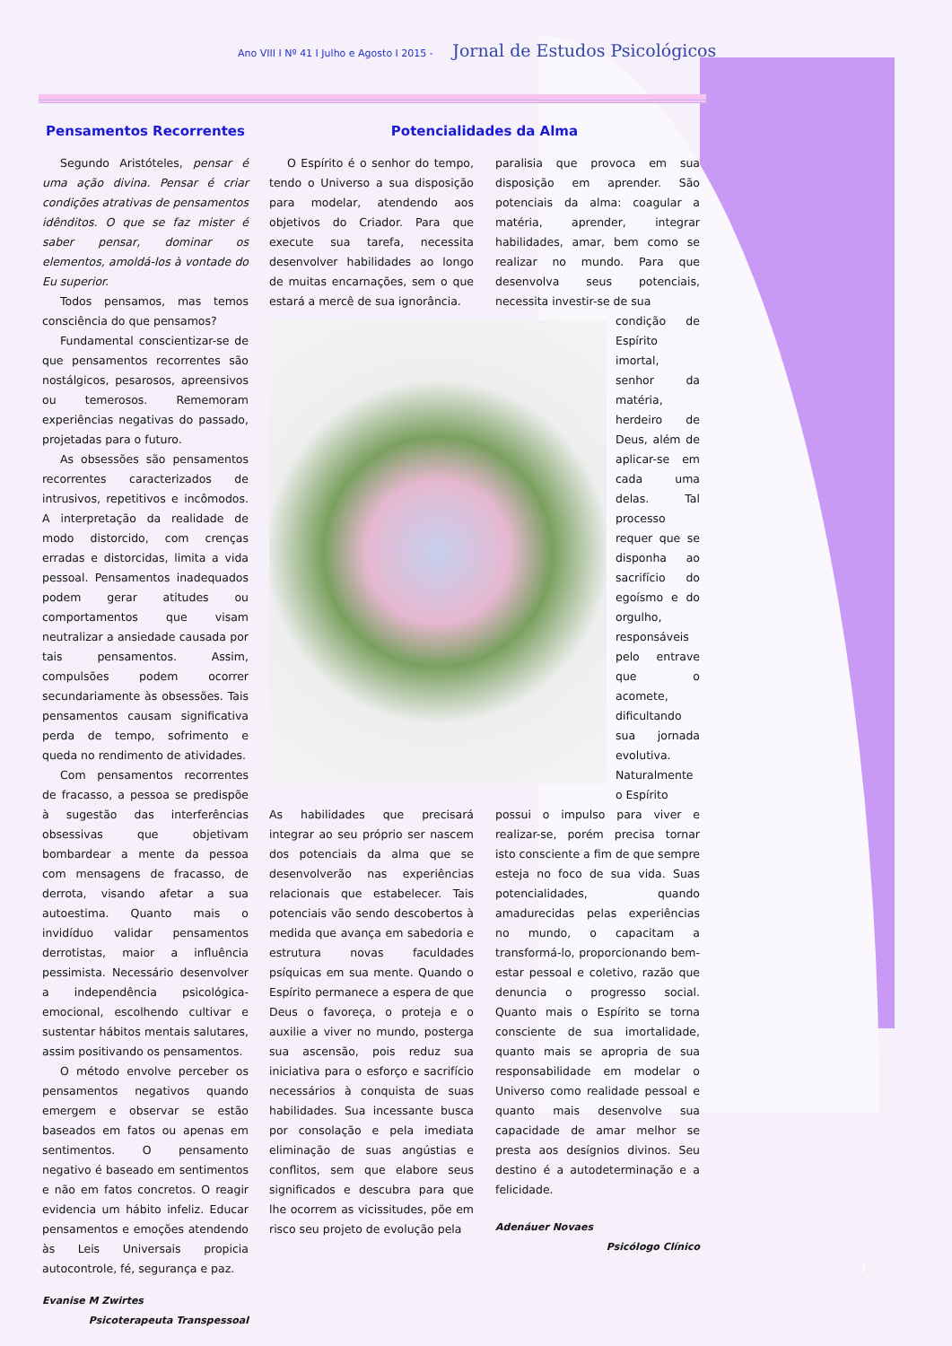Ano VIII I Nº 41 I Julho e Agosto I 2015 - Jornal de Estudos Psicológicos
Pensamentos Recorrentes
Segundo Aristóteles, pensar é uma ação divina. Pensar é criar condições atrativas de pensamentos idênditos. O que se faz mister é saber pensar, dominar os elementos, amoldá-los à vontade do Eu superior.
Todos pensamos, mas temos consciência do que pensamos?
Fundamental conscientizar-se de que pensamentos recorrentes são nostálgicos, pesarosos, apreensivos ou temerosos. Rememoram experiências negativas do passado, projetadas para o futuro.
As obsessões são pensamentos recorrentes caracterizados de intrusivos, repetitivos e incômodos. A interpretação da realidade de modo distorcido, com crenças erradas e distorcidas, limita a vida pessoal. Pensamentos inadequados podem gerar atitudes ou comportamentos que visam neutralizar a ansiedade causada por tais pensamentos. Assim, compulsões podem ocorrer secundariamente às obsessões. Tais pensamentos causam significativa perda de tempo, sofrimento e queda no rendimento de atividades.
Com pensamentos recorrentes de fracasso, a pessoa se predispõe à sugestão das interferências obsessivas que objetivam bombardear a mente da pessoa com mensagens de fracasso, de derrota, visando afetar a sua autoestima. Quanto mais o invidíduo validar pensamentos derrotistas, maior a influência pessimista. Necessário desenvolver a independência psicológica-emocional, escolhendo cultivar e sustentar hábitos mentais salutares, assim positivando os pensamentos.
O método envolve perceber os pensamentos negativos quando emergem e observar se estão baseados em fatos ou apenas em sentimentos. O pensamento negativo é baseado em sentimentos e não em fatos concretos. O reagir evidencia um hábito infeliz. Educar pensamentos e emoções atendendo às Leis Universais propicia autocontrole, fé, segurança e paz.
Evanise M Zwirtes
Psicoterapeuta Transpessoal
Potencialidades da Alma
O Espírito é o senhor do tempo, tendo o Universo a sua disposição para modelar, atendendo aos objetivos do Criador. Para que execute sua tarefa, necessita desenvolver habilidades ao longo de muitas encarnações, sem o que estará a mercê de sua ignorância.
paralisia que provoca em sua disposição em aprender. São potenciais da alma: coagular a matéria, aprender, integrar habilidades, amar, bem como se realizar no mundo. Para que desenvolva seus potenciais, necessita investir-se de sua
condição de Espírito imortal, senhor da matéria, herdeiro de Deus, além de aplicar-se em cada uma delas. Tal processo requer que se disponha ao sacrifício do egoísmo e do orgulho, responsáveis pelo entrave que o acomete, dificultando sua jornada evolutiva. Naturalmente o Espírito
As habilidades que precisará integrar ao seu próprio ser nascem dos potenciais da alma que se desenvolverão nas experiências relacionais que estabelecer. Tais potenciais vão sendo descobertos à medida que avança em sabedoria e estrutura novas faculdades psíquicas em sua mente. Quando o Espírito permanece a espera de que Deus o favoreça, o proteja e o auxilie a viver no mundo, posterga sua ascensão, pois reduz sua iniciativa para o esforço e sacrifício necessários à conquista de suas habilidades. Sua incessante busca por consolação e pela imediata eliminação de suas angústias e conflitos, sem que elabore seus significados e descubra para que lhe ocorrem as vicissitudes, põe em risco seu projeto de evolução pela
possui o impulso para viver e realizar-se, porém precisa tornar isto consciente a fim de que sempre esteja no foco de sua vida. Suas potencialidades, quando amadurecidas pelas experiências no mundo, o capacitam a transformá-lo, proporcionando bem-estar pessoal e coletivo, razão que denuncia o progresso social. Quanto mais o Espírito se torna consciente de sua imortalidade, quanto mais se apropria de sua responsabilidade em modelar o Universo como realidade pessoal e quanto mais desenvolve sua capacidade de amar melhor se presta aos desígnios divinos. Seu destino é a autodeterminação e a felicidade.
Adenáuer Novaes
Psicólogo Clínico
3